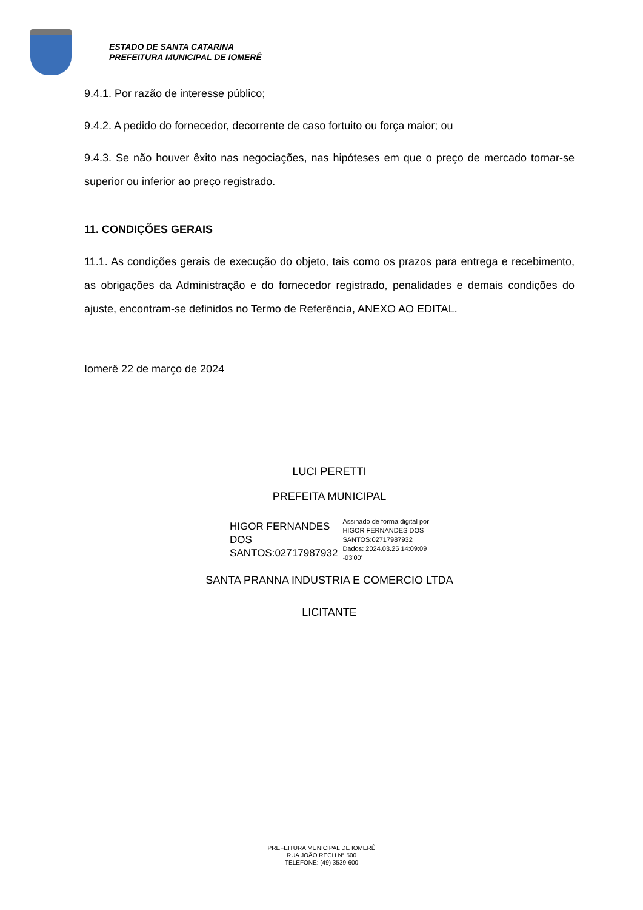ESTADO DE SANTA CATARINA
PREFEITURA MUNICIPAL DE IOMERÊ
9.4.1. Por razão de interesse público;
9.4.2. A pedido do fornecedor, decorrente de caso fortuito ou força maior; ou
9.4.3. Se não houver êxito nas negociações, nas hipóteses em que o preço de mercado tornar-se superior ou inferior ao preço registrado.
11. CONDIÇÕES GERAIS
11.1. As condições gerais de execução do objeto, tais como os prazos para entrega e recebimento, as obrigações da Administração e do fornecedor registrado, penalidades e demais condições do ajuste, encontram-se definidos no Termo de Referência, ANEXO AO EDITAL.
Iomerê 22 de março de 2024
LUCI PERETTI
PREFEITA MUNICIPAL
HIGOR FERNANDES
DOS
SANTOS:02717987932
Assinado de forma digital por
HIGOR FERNANDES DOS
SANTOS:02717987932
Dados: 2024.03.25 14:09:09
-03'00'
SANTA PRANNA INDUSTRIA E COMERCIO LTDA
LICITANTE
PREFEITURA MUNICIPAL DE IOMERÊ
RUA JOÃO RECH N° 500
TELEFONE: (49) 3539-600